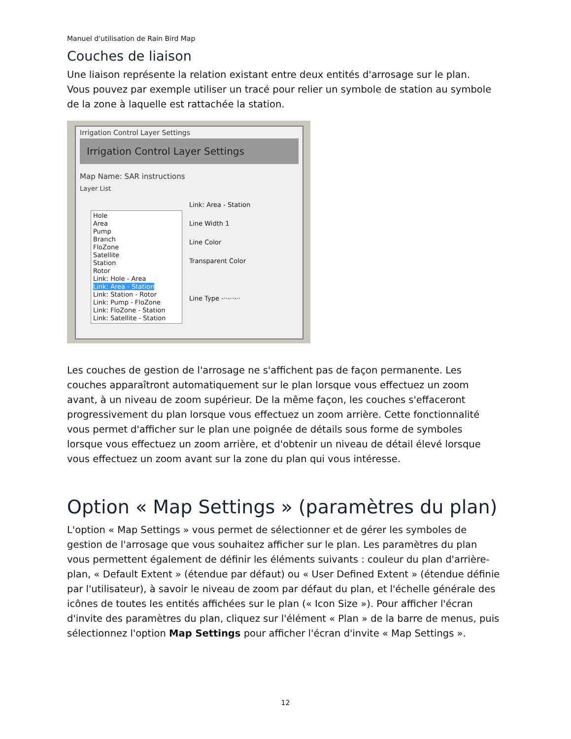Manuel d'utilisation de Rain Bird Map
Couches de liaison
Une liaison représente la relation existant entre deux entités d'arrosage sur le plan.
Vous pouvez par exemple utiliser un tracé pour relier un symbole de station au symbole
de la zone à laquelle est rattachée la station.
Irrigation Control Layer Settings
Irrigation Control Layer Settings
Map Name: SAR instructions
Layer List
Hole
Area
Pump
Branch
FloZone
Satellite
Station
Rotor
Link: Hole - Area
Link: Area - Station
Link: Station - Rotor
Link: Pump - FloZone
Link: FloZone - Station
Link: Satellite - Station
Link: Area - Station
Line Width 1
Line Color
Transparent Color
Line Type -··-··-··
Les couches de gestion de l'arrosage ne s'affichent pas de façon permanente. Les couches apparaîtront automatiquement sur le plan lorsque vous effectuez un zoom avant, à un niveau de zoom supérieur. De la même façon, les couches s'effaceront progressivement du plan lorsque vous effectuez un zoom arrière. Cette fonctionnalité vous permet d'afficher sur le plan une poignée de détails sous forme de symboles lorsque vous effectuez un zoom arrière, et d'obtenir un niveau de détail élevé lorsque vous effectuez un zoom avant sur la zone du plan qui vous intéresse.
Option « Map Settings » (paramètres du plan)
L'option « Map Settings » vous permet de sélectionner et de gérer les symboles de gestion de l'arrosage que vous souhaitez afficher sur le plan. Les paramètres du plan vous permettent également de définir les éléments suivants : couleur du plan d'arrière-plan, « Default Extent » (étendue par défaut) ou « User Defined Extent » (étendue définie par l'utilisateur), à savoir le niveau de zoom par défaut du plan, et l'échelle générale des icônes de toutes les entités affichées sur le plan (« Icon Size »). Pour afficher l'écran d'invite des paramètres du plan, cliquez sur l'élément « Plan » de la barre de menus, puis sélectionnez l'option Map Settings pour afficher l'écran d'invite « Map Settings ».
12